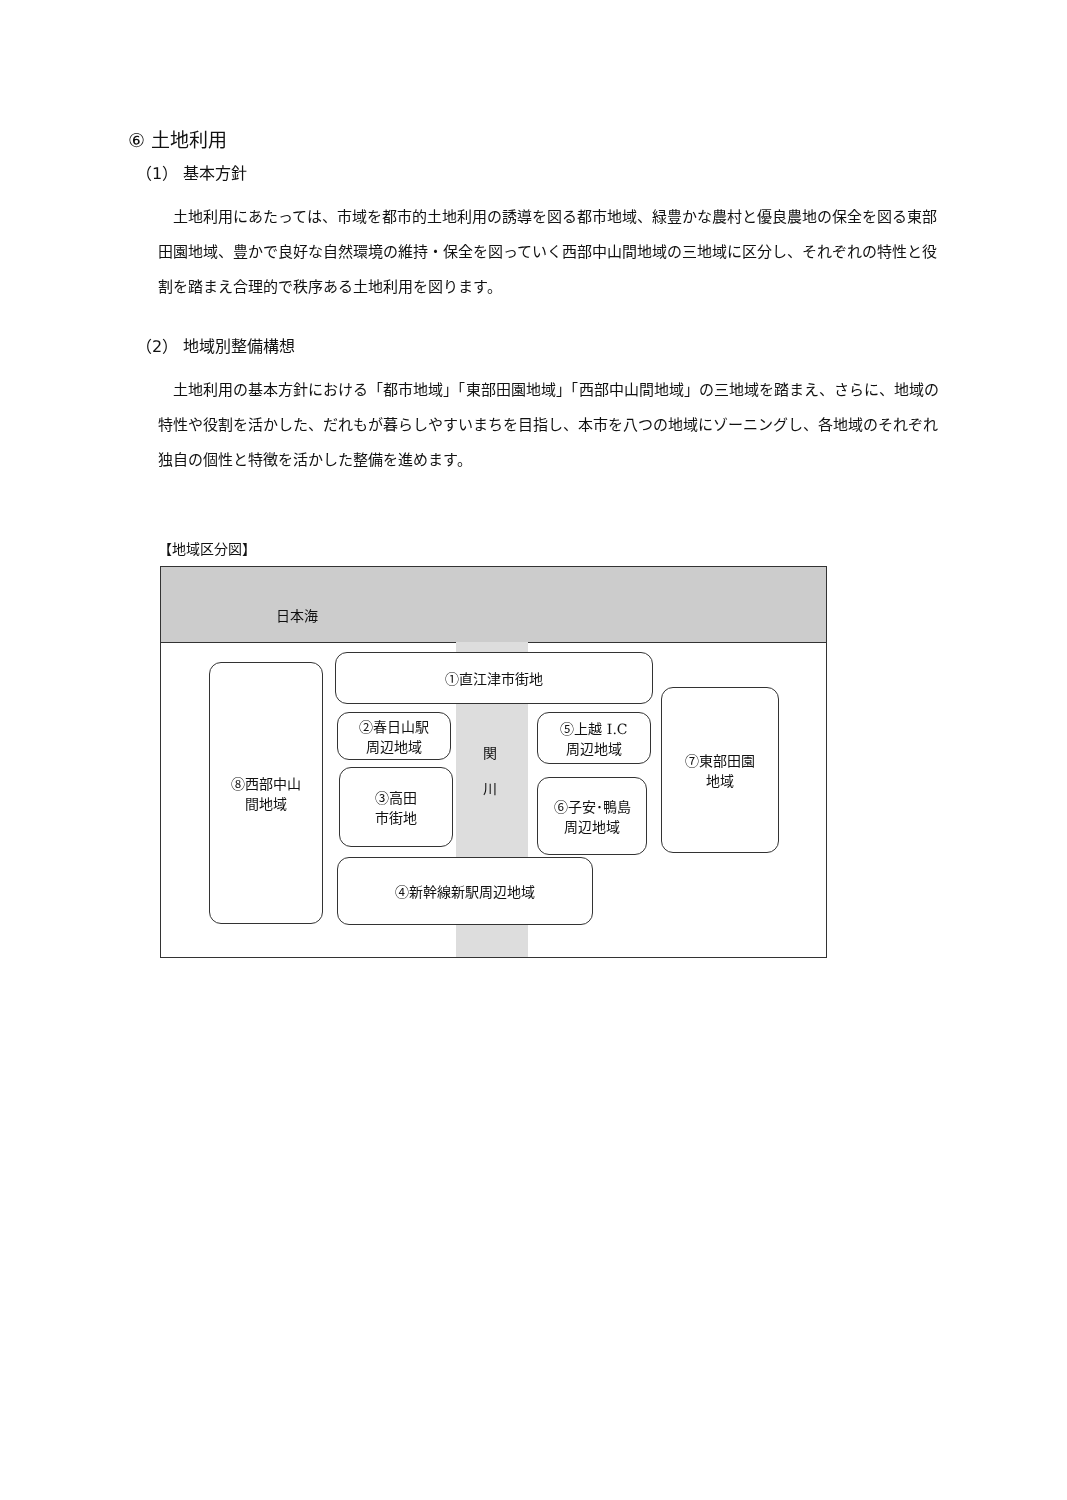⑥ 土地利用
（1） 基本方針
土地利用にあたっては、市域を都市的土地利用の誘導を図る都市地域、緑豊かな農村と優良農地の保全を図る東部田園地域、豊かで良好な自然環境の維持・保全を図っていく西部中山間地域の三地域に区分し、それぞれの特性と役割を踏まえ合理的で秩序ある土地利用を図ります。
（2） 地域別整備構想
土地利用の基本方針における「都市地域」「東部田園地域」「西部中山間地域」の三地域を踏まえ、さらに、地域の特性や役割を活かした、だれもが暮らしやすいまちを目指し、本市を八つの地域にゾーニングし、各地域のそれぞれ独自の個性と特徴を活かした整備を進めます。
【地域区分図】
日本海
①直江津市街地
②春日山駅
周辺地域
③高田
市街地
④新幹線新駅周辺地域
関
川
⑤上越 I.C
周辺地域
⑥子安･鴨島
周辺地域
⑦東部田園
地域
⑧西部中山
間地域